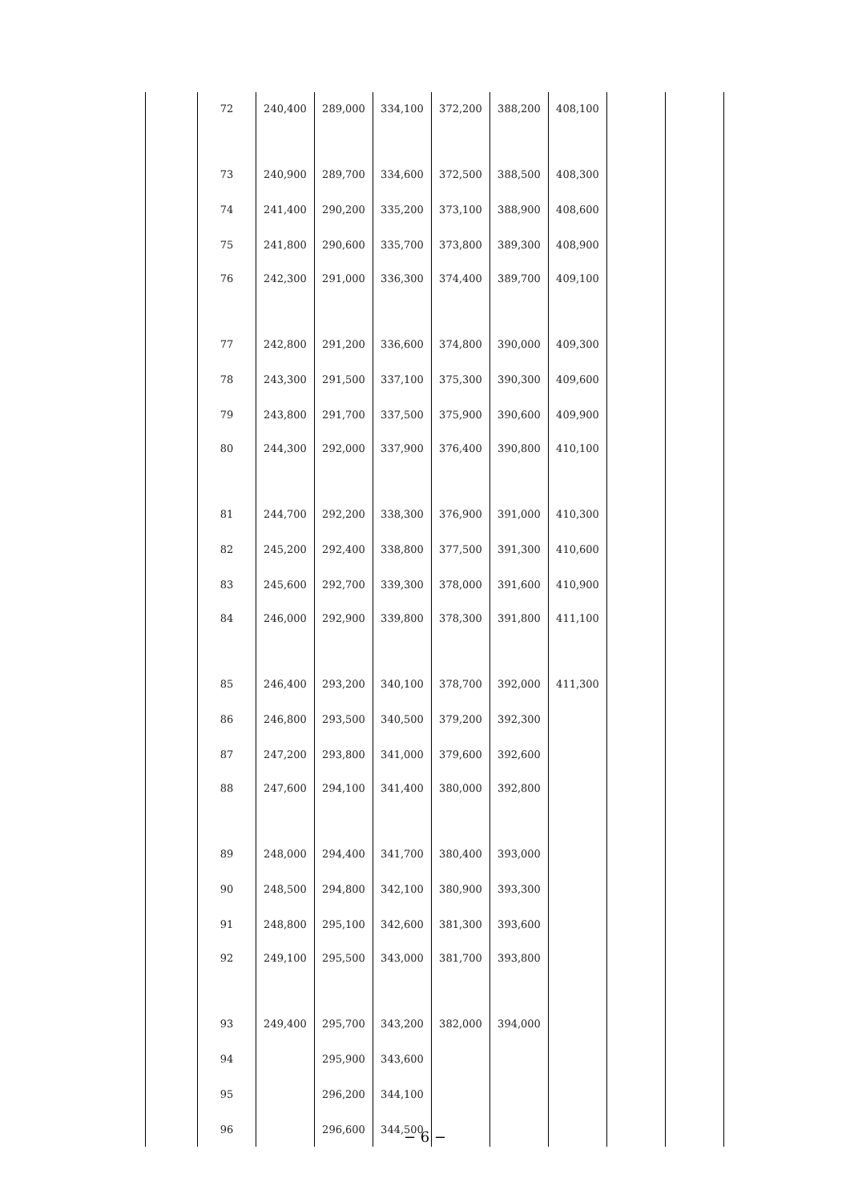| | 72 | 240,400 | 289,000 | 334,100 | 372,200 | 388,200 | 408,100 | | |
| | 73 | 240,900 | 289,700 | 334,600 | 372,500 | 388,500 | 408,300 | | |
| | 74 | 241,400 | 290,200 | 335,200 | 373,100 | 388,900 | 408,600 | | |
| | 75 | 241,800 | 290,600 | 335,700 | 373,800 | 389,300 | 408,900 | | |
| | 76 | 242,300 | 291,000 | 336,300 | 374,400 | 389,700 | 409,100 | | |
| | 77 | 242,800 | 291,200 | 336,600 | 374,800 | 390,000 | 409,300 | | |
| | 78 | 243,300 | 291,500 | 337,100 | 375,300 | 390,300 | 409,600 | | |
| | 79 | 243,800 | 291,700 | 337,500 | 375,900 | 390,600 | 409,900 | | |
| | 80 | 244,300 | 292,000 | 337,900 | 376,400 | 390,800 | 410,100 | | |
| | 81 | 244,700 | 292,200 | 338,300 | 376,900 | 391,000 | 410,300 | | |
| | 82 | 245,200 | 292,400 | 338,800 | 377,500 | 391,300 | 410,600 | | |
| | 83 | 245,600 | 292,700 | 339,300 | 378,000 | 391,600 | 410,900 | | |
| | 84 | 246,000 | 292,900 | 339,800 | 378,300 | 391,800 | 411,100 | | |
| | 85 | 246,400 | 293,200 | 340,100 | 378,700 | 392,000 | 411,300 | | |
| | 86 | 246,800 | 293,500 | 340,500 | 379,200 | 392,300 | | | |
| | 87 | 247,200 | 293,800 | 341,000 | 379,600 | 392,600 | | | |
| | 88 | 247,600 | 294,100 | 341,400 | 380,000 | 392,800 | | | |
| | 89 | 248,000 | 294,400 | 341,700 | 380,400 | 393,000 | | | |
| | 90 | 248,500 | 294,800 | 342,100 | 380,900 | 393,300 | | | |
| | 91 | 248,800 | 295,100 | 342,600 | 381,300 | 393,600 | | | |
| | 92 | 249,100 | 295,500 | 343,000 | 381,700 | 393,800 | | | |
| | 93 | 249,400 | 295,700 | 343,200 | 382,000 | 394,000 | | | |
| | 94 | | 295,900 | 343,600 | | | | | |
| | 95 | | 296,200 | 344,100 | | | | | |
| | 96 | | 296,600 | 344,500 | | | | | |
− 6 −